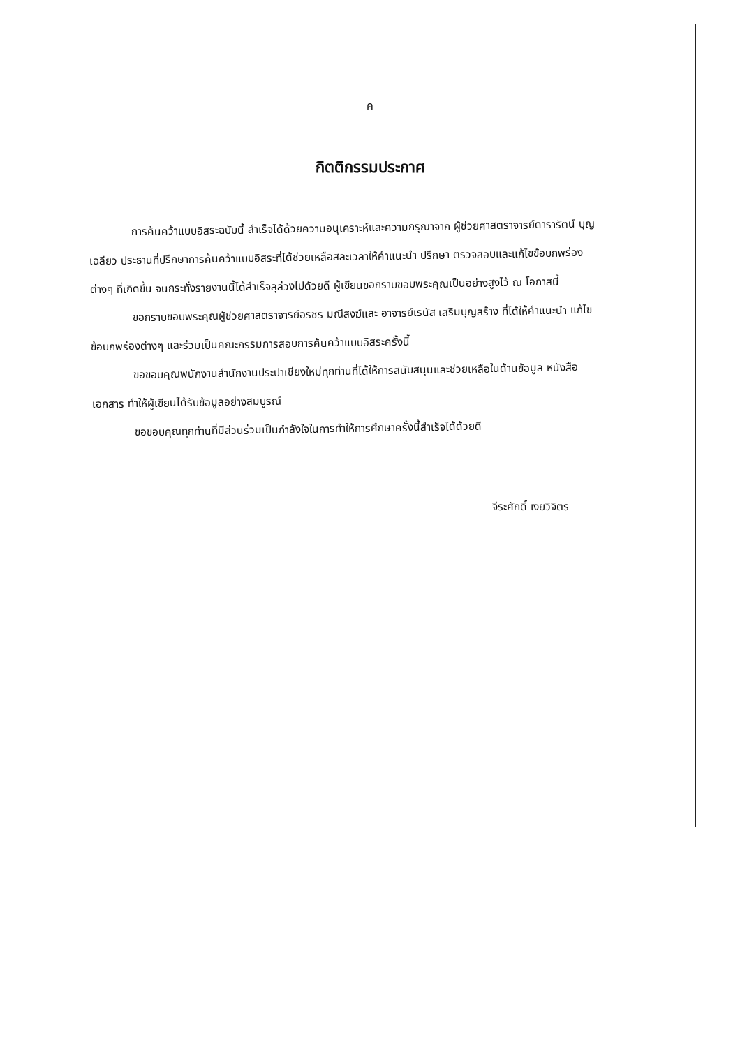ค
กิตติกรรมประกาศ
การค้นคว้าแบบอิสระฉบับนี้ สำเร็จได้ด้วยความอนุเคราะห์และความกรุณาจาก ผู้ช่วยศาสตราจารย์ดารารัตน์ บุญเฉลียว ประธานที่ปรึกษาการค้นคว้าแบบอิสระที่ได้ช่วยเหลือสละเวลาให้คำแนะนำ ปรึกษา ตรวจสอบและแก้ไขข้อบกพร่องต่างๆ ที่เกิดขึ้น จนกระทั่งรายงานนี้ได้สำเร็จลุล่วงไปด้วยดี ผู้เขียนขอกราบขอบพระคุณเป็นอย่างสูงไว้ ณ โอกาสนี้
ขอกราบขอบพระคุณผู้ช่วยศาสตราจารย์อรชร มณีสงฆ์และ อาจารย์เรนัส เสริมบุญสร้าง ที่ได้ให้คำแนะนำ แก้ไขข้อบกพร่องต่างๆ และร่วมเป็นคณะกรรมการสอบการค้นคว้าแบบอิสระครั้งนี้
ขอขอบคุณพนักงานสำนักงานประปาเชียงใหม่ทุกท่านที่ได้ให้การสนับสนุนและช่วยเหลือในด้านข้อมูล หนังสือ เอกสาร ทำให้ผู้เขียนได้รับข้อมูลอย่างสมบูรณ์
ขอขอบคุณทุกท่านที่มีส่วนร่วมเป็นกำลังใจในการทำให้การศึกษาครั้งนี้สำเร็จได้ด้วยดี
จีระศักดิ์ เงยวิจิตร